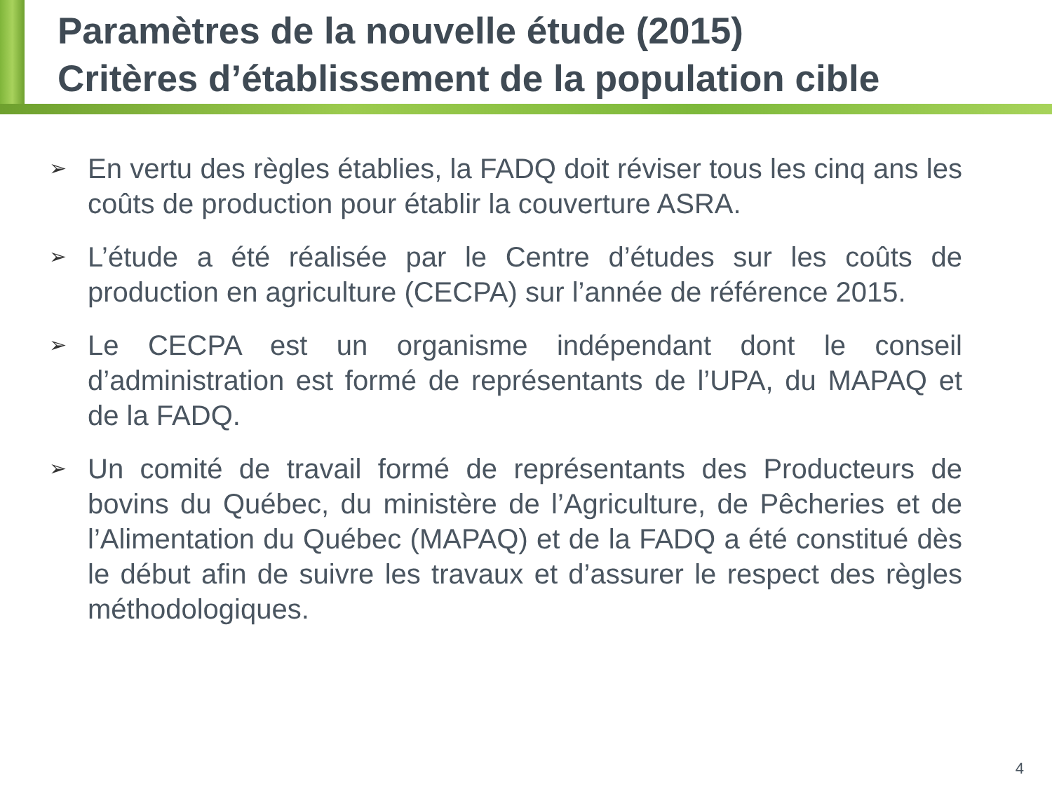Paramètres de la nouvelle étude (2015)
Critères d’établissement de la population cible
➢ En vertu des règles établies, la FADQ doit réviser tous les cinq ans les coûts de production pour établir la couverture ASRA.
➢ L’étude a été réalisée par le Centre d’études sur les coûts de production en agriculture (CECPA) sur l’année de référence 2015.
➢ Le CECPA est un organisme indépendant dont le conseil d’administration est formé de représentants de l’UPA, du MAPAQ et de la FADQ.
➢ Un comité de travail formé de représentants des Producteurs de bovins du Québec, du ministère de l’Agriculture, de Pêcheries et de l’Alimentation du Québec (MAPAQ) et de la FADQ a été constitué dès le début afin de suivre les travaux et d’assurer le respect des règles méthodologiques.
4